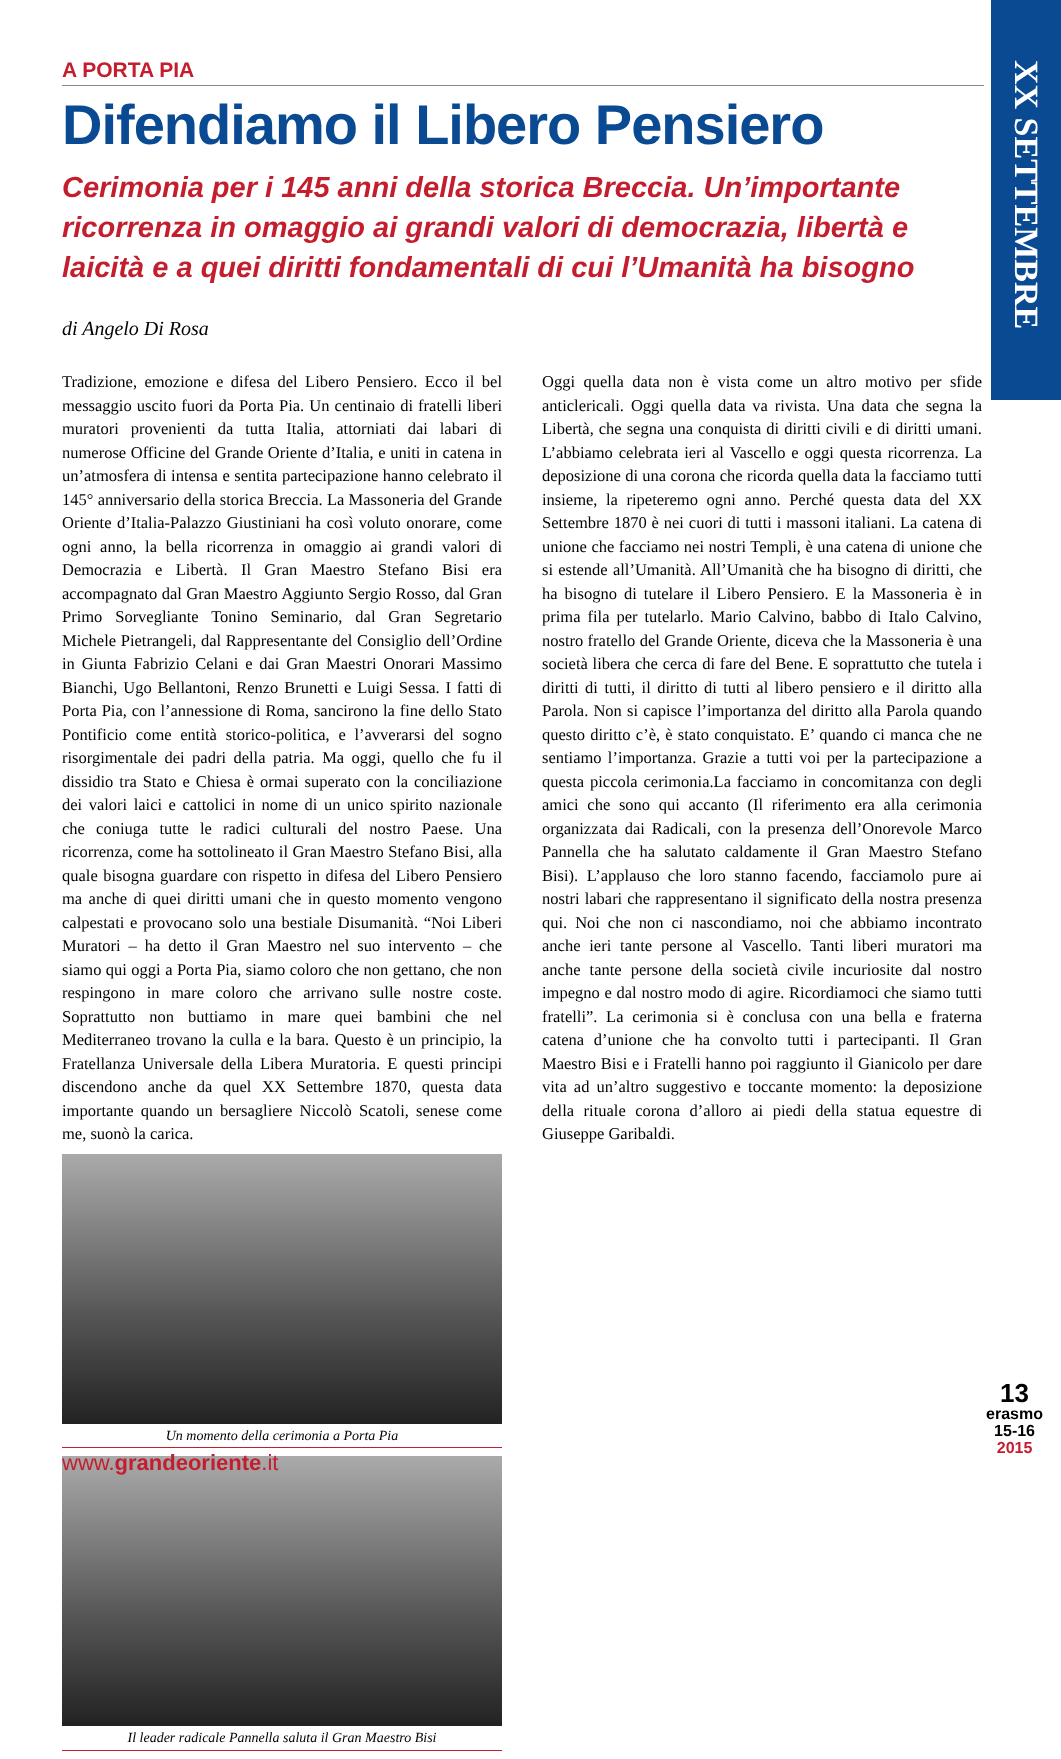XX SETTEMBRE
A PORTA PIA
Difendiamo il Libero Pensiero
Cerimonia per i 145 anni della storica Breccia. Un’importante ricorrenza in omaggio ai grandi valori di democrazia, libertà e laicità e a quei diritti fondamentali di cui l’Umanità ha bisogno
di Angelo Di Rosa
Tradizione, emozione e difesa del Libero Pensiero. Ecco il bel messaggio uscito fuori da Porta Pia. Un centinaio di fratelli liberi muratori provenienti da tutta Italia, attorniati dai labari di numerose Officine del Grande Oriente d’Italia, e uniti in catena in un’atmosfera di intensa e sentita partecipazione hanno celebrato il 145° anniversario della storica Breccia. La Massoneria del Grande Oriente d’Italia-Palazzo Giustiniani ha così voluto onorare, come ogni anno, la bella ricorrenza in omaggio ai grandi valori di Democrazia e Libertà. Il Gran Maestro Stefano Bisi era accompagnato dal Gran Maestro Aggiunto Sergio Rosso, dal Gran Primo Sorvegliante Tonino Seminario, dal Gran Segretario Michele Pietrangeli, dal Rappresentante del Consiglio dell’Ordine in Giunta Fabrizio Celani e dai Gran Maestri Onorari Massimo Bianchi, Ugo Bellantoni, Renzo Brunetti e Luigi Sessa. I fatti di Porta Pia, con l’annessione di Roma, sancirono la fine dello Stato Pontificio come entità storico-politica, e l’avverarsi del sogno risorgimentale dei padri della patria. Ma oggi, quello che fu il dissidio tra Stato e Chiesa è ormai superato con la conciliazione dei valori laici e cattolici in nome di un unico spirito nazionale che coniuga tutte le radici culturali del nostro Paese. Una ricorrenza, come ha sottolineato il Gran Maestro Stefano Bisi, alla quale bisogna guardare con rispetto in difesa del Libero Pensiero ma anche di quei diritti umani che in questo momento vengono calpestati e provocano solo una bestiale Disumanità. “Noi Liberi Muratori – ha detto il Gran Maestro nel suo intervento – che siamo qui oggi a Porta Pia, siamo coloro che non gettano, che non respingono in mare coloro che arrivano sulle nostre coste. Soprattutto non buttiamo in mare quei bambini che nel Mediterraneo trovano la culla e la bara. Questo è un principio, la Fratellanza Universale della Libera Muratoria. E questi principi discendono anche da quel XX Settembre 1870, questa data importante quando un bersagliere Niccolò Scatoli, senese come me, suonò la carica.
Un momento della cerimonia a Porta Pia
Il leader radicale Pannella saluta il Gran Maestro Bisi
Oggi quella data non è vista come un altro motivo per sfide anticlericali. Oggi quella data va rivista. Una data che segna la Libertà, che segna una conquista di diritti civili e di diritti umani. L’abbiamo celebrata ieri al Vascello e oggi questa ricorrenza. La deposizione di una corona che ricorda quella data la facciamo tutti insieme, la ripeteremo ogni anno. Perché questa data del XX Settembre 1870 è nei cuori di tutti i massoni italiani. La catena di unione che facciamo nei nostri Templi, è una catena di unione che si estende all’Umanità. All’Umanità che ha bisogno di diritti, che ha bisogno di tutelare il Libero Pensiero. E la Massoneria è in prima fila per tutelarlo. Mario Calvino, babbo di Italo Calvino, nostro fratello del Grande Oriente, diceva che la Massoneria è una società libera che cerca di fare del Bene. E soprattutto che tutela i diritti di tutti, il diritto di tutti al libero pensiero e il diritto alla Parola. Non si capisce l’importanza del diritto alla Parola quando questo diritto c’è, è stato conquistato. E’ quando ci manca che ne sentiamo l’importanza. Grazie a tutti voi per la partecipazione a questa piccola cerimonia.La facciamo in concomitanza con degli amici che sono qui accanto (Il riferimento era alla cerimonia organizzata dai Radicali, con la presenza dell’Onorevole Marco Pannella che ha salutato caldamente il Gran Maestro Stefano Bisi). L’applauso che loro stanno facendo, facciamolo pure ai nostri labari che rappresentano il significato della nostra presenza qui. Noi che non ci nascondiamo, noi che abbiamo incontrato anche ieri tante persone al Vascello. Tanti liberi muratori ma anche tante persone della società civile incuriosite dal nostro impegno e dal nostro modo di agire. Ricordiamoci che siamo tutti fratelli”. La cerimonia si è conclusa con una bella e fraterna catena d’unione che ha convolto tutti i partecipanti. Il Gran Maestro Bisi e i Fratelli hanno poi raggiunto il Gianicolo per dare vita ad un’altro suggestivo e toccante momento: la deposizione della rituale corona d’alloro ai piedi della statua equestre di Giuseppe Garibaldi.
www.grandeoriente.it
13
erasmo
15-16
2015